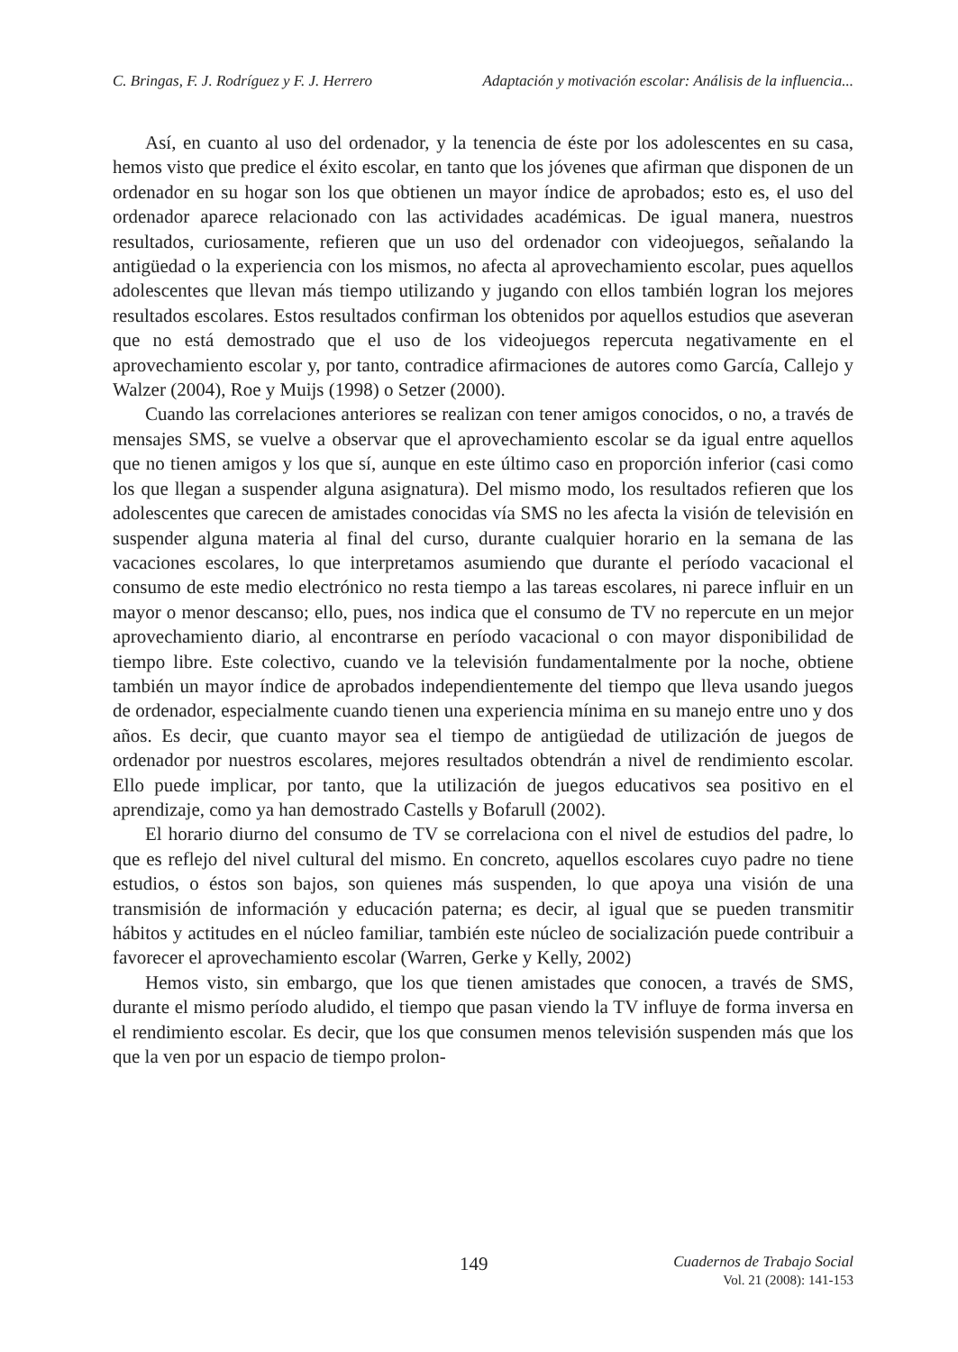C. Bringas, F. J. Rodríguez y F. J. Herrero Adaptación y motivación escolar: Análisis de la influencia...
Así, en cuanto al uso del ordenador, y la tenencia de éste por los adolescentes en su casa, hemos visto que predice el éxito escolar, en tanto que los jóvenes que afirman que disponen de un ordenador en su hogar son los que obtienen un mayor índice de aprobados; esto es, el uso del ordenador aparece relacionado con las actividades académicas. De igual manera, nuestros resultados, curiosamente, refieren que un uso del ordenador con videojuegos, señalando la antigüedad o la experiencia con los mismos, no afecta al aprovechamiento escolar, pues aquellos adolescentes que llevan más tiempo utilizando y jugando con ellos también logran los mejores resultados escolares. Estos resultados confirman los obtenidos por aquellos estudios que aseveran que no está demostrado que el uso de los videojuegos repercuta negativamente en el aprovechamiento escolar y, por tanto, contradice afirmaciones de autores como García, Callejo y Walzer (2004), Roe y Muijs (1998) o Setzer (2000).
Cuando las correlaciones anteriores se realizan con tener amigos conocidos, o no, a través de mensajes SMS, se vuelve a observar que el aprovechamiento escolar se da igual entre aquellos que no tienen amigos y los que sí, aunque en este último caso en proporción inferior (casi como los que llegan a suspender alguna asignatura). Del mismo modo, los resultados refieren que los adolescentes que carecen de amistades conocidas vía SMS no les afecta la visión de televisión en suspender alguna materia al final del curso, durante cualquier horario en la semana de las vacaciones escolares, lo que interpretamos asumiendo que durante el período vacacional el consumo de este medio electrónico no resta tiempo a las tareas escolares, ni parece influir en un mayor o menor descanso; ello, pues, nos indica que el consumo de TV no repercute en un mejor aprovechamiento diario, al encontrarse en período vacacional o con mayor disponibilidad de tiempo libre. Este colectivo, cuando ve la televisión fundamentalmente por la noche, obtiene también un mayor índice de aprobados independientemente del tiempo que lleva usando juegos de ordenador, especialmente cuando tienen una experiencia mínima en su manejo entre uno y dos años. Es decir, que cuanto mayor sea el tiempo de antigüedad de utilización de juegos de ordenador por nuestros escolares, mejores resultados obtendrán a nivel de rendimiento escolar. Ello puede implicar, por tanto, que la utilización de juegos educativos sea positivo en el aprendizaje, como ya han demostrado Castells y Bofarull (2002).
El horario diurno del consumo de TV se correlaciona con el nivel de estudios del padre, lo que es reflejo del nivel cultural del mismo. En concreto, aquellos escolares cuyo padre no tiene estudios, o éstos son bajos, son quienes más suspenden, lo que apoya una visión de una transmisión de información y educación paterna; es decir, al igual que se pueden transmitir hábitos y actitudes en el núcleo familiar, también este núcleo de socialización puede contribuir a favorecer el aprovechamiento escolar (Warren, Gerke y Kelly, 2002)
Hemos visto, sin embargo, que los que tienen amistades que conocen, a través de SMS, durante el mismo período aludido, el tiempo que pasan viendo la TV influye de forma inversa en el rendimiento escolar. Es decir, que los que consumen menos televisión suspenden más que los que la ven por un espacio de tiempo prolon-
149
Cuadernos de Trabajo Social
Vol. 21 (2008): 141-153